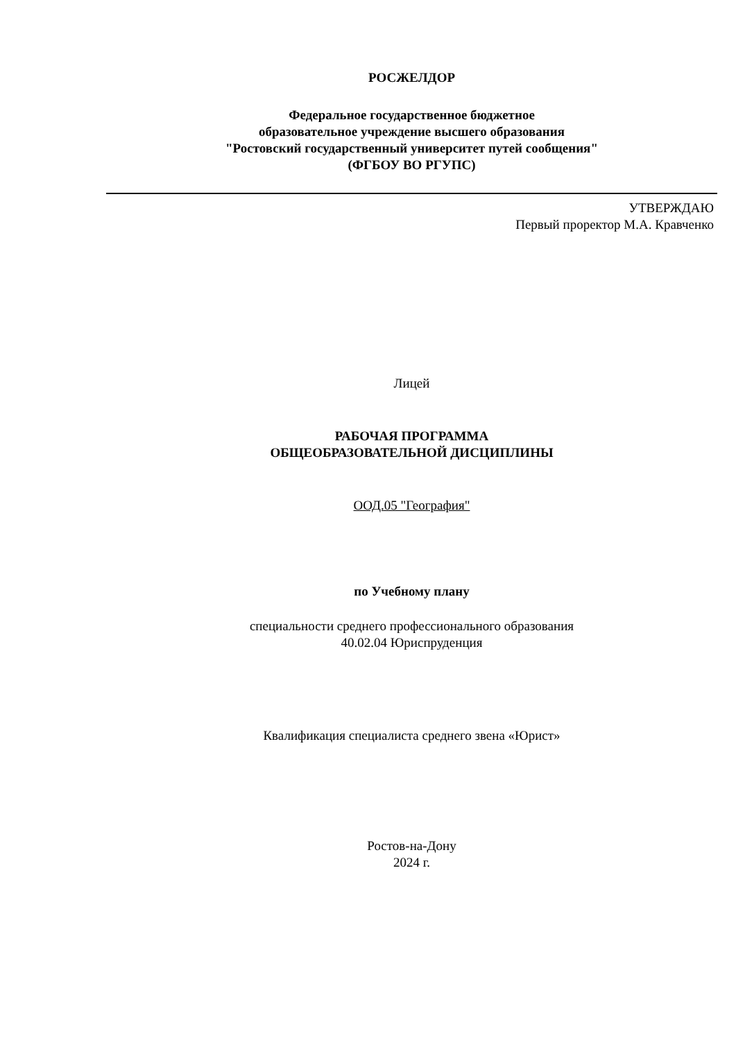РОСЖЕЛДОР
Федеральное государственное бюджетное
образовательное учреждение высшего образования
"Ростовский государственный университет путей сообщения"
(ФГБОУ ВО РГУПС)
УТВЕРЖДАЮ
Первый проректор М.А. Кравченко
Лицей
РАБОЧАЯ ПРОГРАММА
ОБЩЕОБРАЗОВАТЕЛЬНОЙ ДИСЦИПЛИНЫ
ООД.05 "География"
по Учебному плану
специальности среднего профессионального образования
40.02.04 Юриспруденция
Квалификация специалиста среднего звена «Юрист»
Ростов-на-Дону
2024 г.